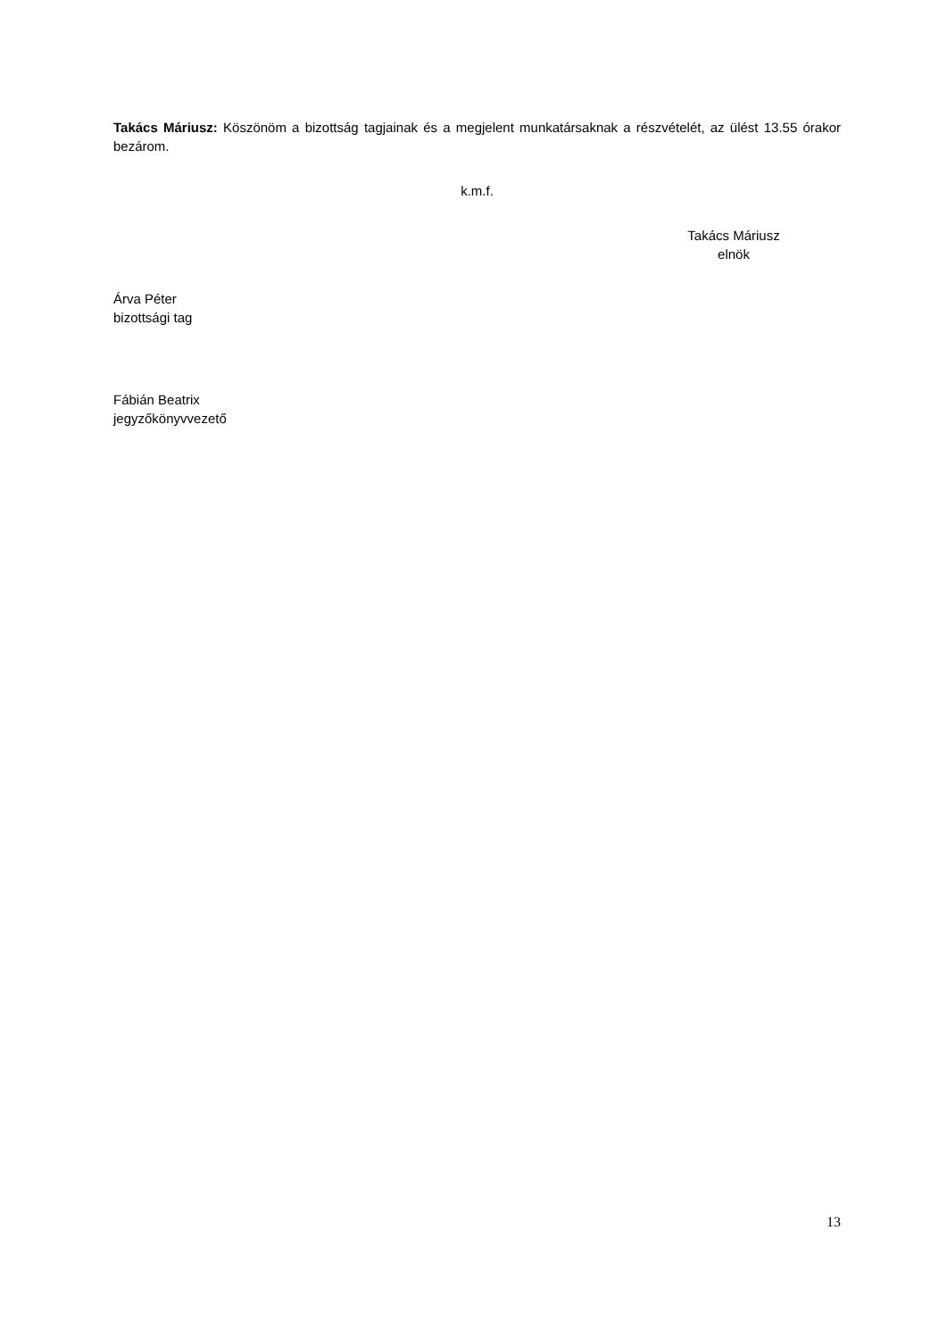Takács Máriusz: Köszönöm a bizottság tagjainak és a megjelent munkatársaknak a részvételét, az ülést 13.55 órakor bezárom.
k.m.f.
Takács Máriusz
elnök
Árva Péter
bizottsági tag
Fábián Beatrix
jegyzőkönyvvezető
13